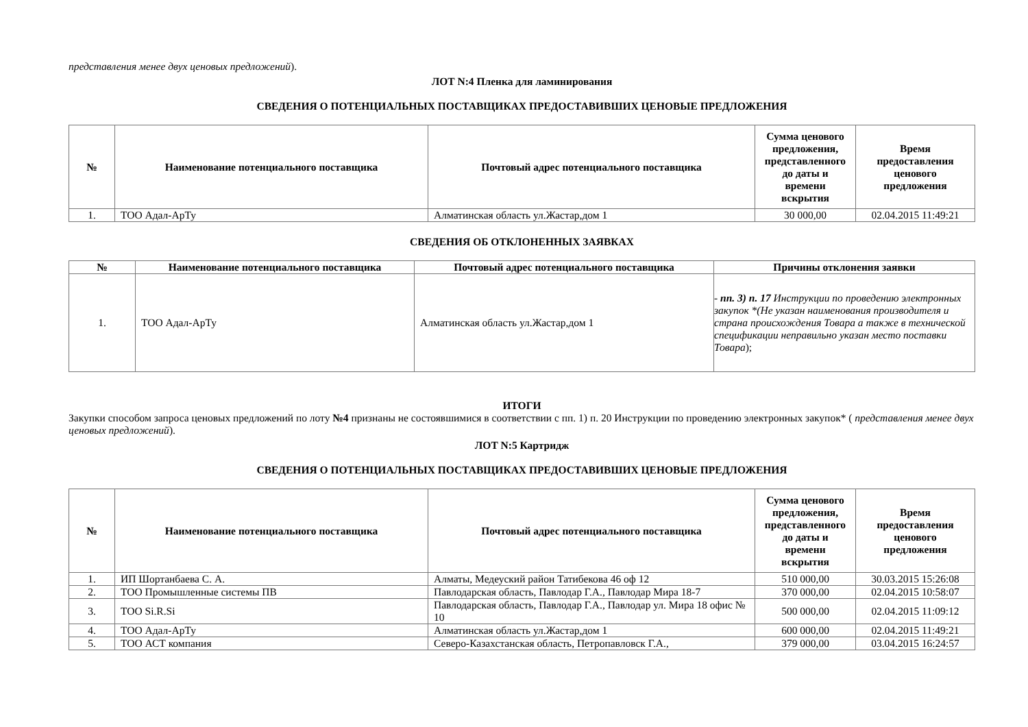представления менее двух ценовых предложений).
ЛОТ N:4 Пленка для ламинирования
СВЕДЕНИЯ О ПОТЕНЦИАЛЬНЫХ ПОСТАВЩИКАХ ПРЕДОСТАВИВШИХ ЦЕНОВЫЕ ПРЕДЛОЖЕНИЯ
| № | Наименование потенциального поставщика | Почтовый адрес потенциального поставщика | Сумма ценового предложения, представленного до даты и времени вскрытия | Время предоставления ценового предложения |
| --- | --- | --- | --- | --- |
| 1. | ТОО Адал-АрТу | Алматинская область ул.Жастар,дом 1 | 30 000,00 | 02.04.2015 11:49:21 |
СВЕДЕНИЯ ОБ ОТКЛОНЕННЫХ ЗАЯВКАХ
| № | Наименование потенциального поставщика | Почтовый адрес потенциального поставщика | Причины отклонения заявки |
| --- | --- | --- | --- |
| 1. | ТОО Адал-АрТу | Алматинская область ул.Жастар,дом 1 | - пп. 3) п. 17 Инструкции по проведению электронных закупок *(Не указан наименования производителя и страна происхождения Товара а также в технической спецификации неправильно указан место поставки Товара ); |
ИТОГИ
Закупки способом запроса ценовых предложений по лоту №4 признаны не состоявшимися в соответствии с пп. 1) п. 20 Инструкции по проведению электронных закупок* ( представления менее двух ценовых предложений).
ЛОТ N:5 Картридж
СВЕДЕНИЯ О ПОТЕНЦИАЛЬНЫХ ПОСТАВЩИКАХ ПРЕДОСТАВИВШИХ ЦЕНОВЫЕ ПРЕДЛОЖЕНИЯ
| № | Наименование потенциального поставщика | Почтовый адрес потенциального поставщика | Сумма ценового предложения, представленного до даты и времени вскрытия | Время предоставления ценового предложения |
| --- | --- | --- | --- | --- |
| 1. | ИП Шортанбаева С. А. | Алматы, Медеуский район Татибекова 46 оф 12 | 510 000,00 | 30.03.2015 15:26:08 |
| 2. | ТОО Промышленные системы ПВ | Павлодарская область, Павлодар Г.А., Павлодар Мира 18-7 | 370 000,00 | 02.04.2015 10:58:07 |
| 3. | ТОО Si.R.Si | Павлодарская область, Павлодар Г.А., Павлодар ул. Мира 18 офис № 10 | 500 000,00 | 02.04.2015 11:09:12 |
| 4. | ТОО Адал-АрТу | Алматинская область ул.Жастар,дом 1 | 600 000,00 | 02.04.2015 11:49:21 |
| 5. | ТОО АСТ компания | Северо-Казахстанская область, Петропавловск Г.А., | 379 000,00 | 03.04.2015 16:24:57 |